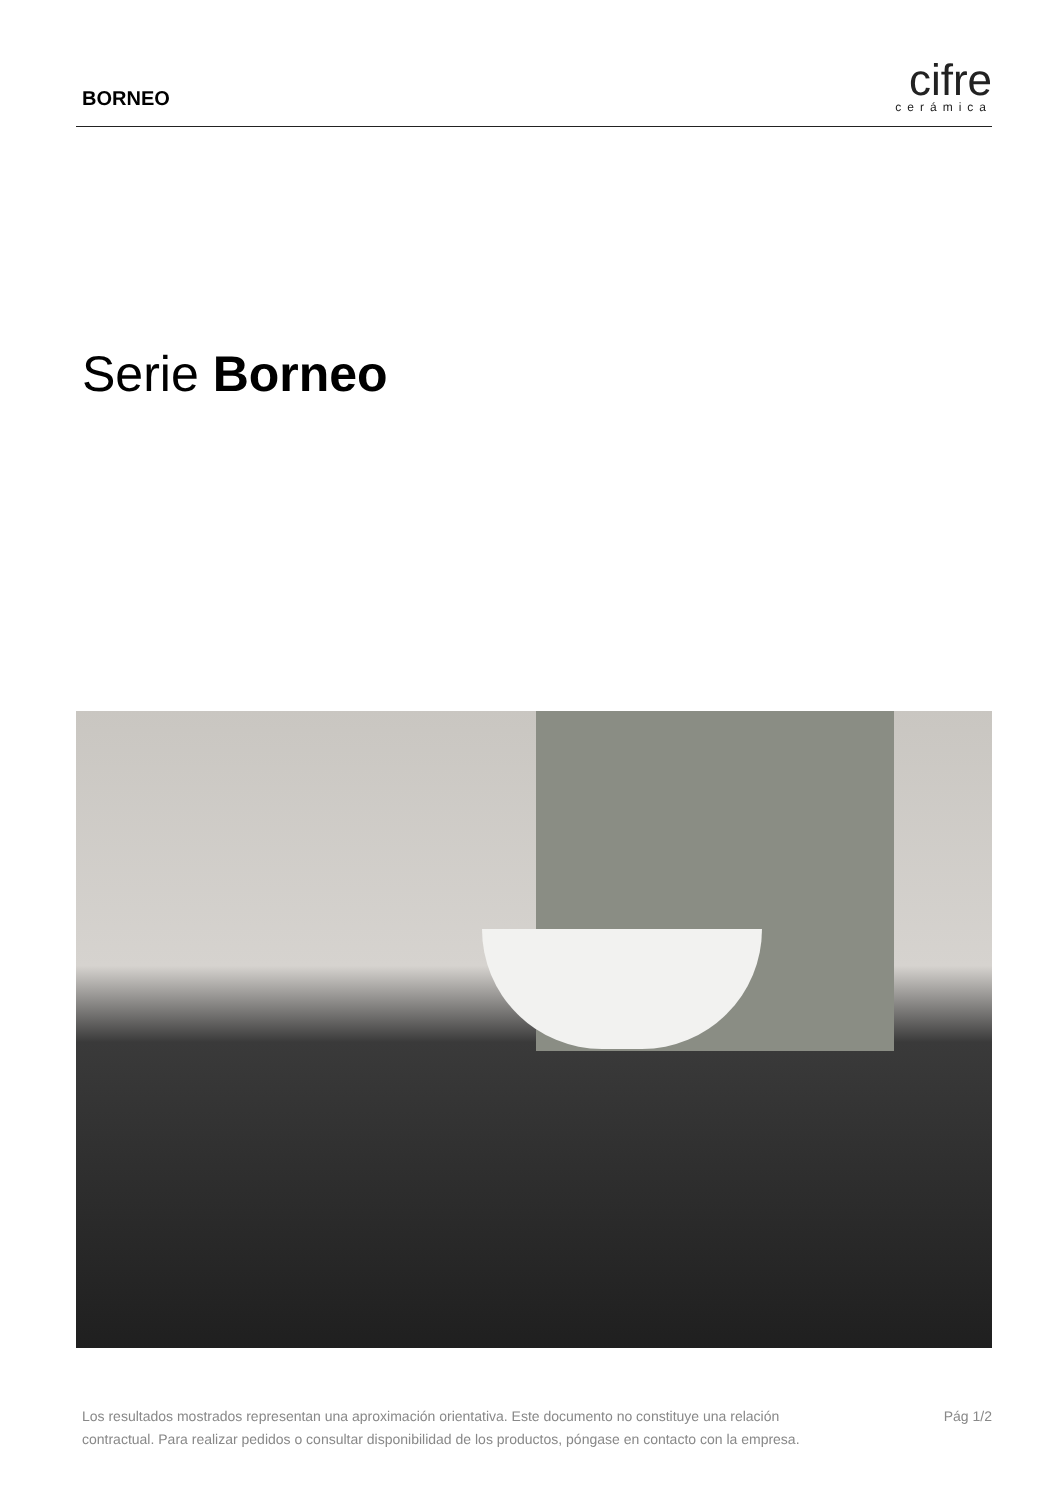BORNEO
cifre
cerámica
Serie Borneo
Los resultados mostrados representan una aproximación orientativa. Este documento no constituye una relación
contractual. Para realizar pedidos o consultar disponibilidad de los productos, póngase en contacto con la empresa.
Pág 1/2